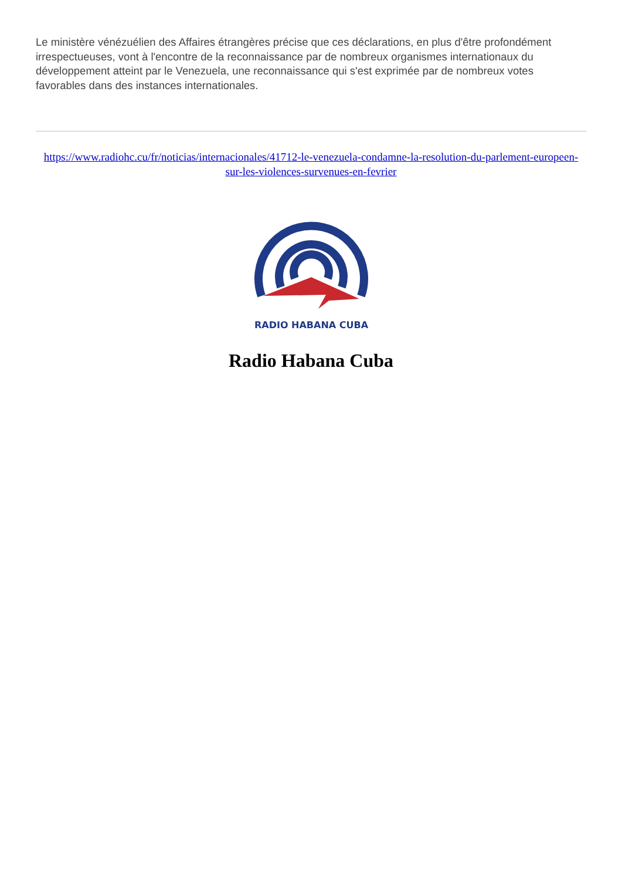Le ministère vénézuélien des Affaires étrangères précise que ces déclarations, en plus d'être profondément irrespectueuses, vont à l'encontre de la reconnaissance par de nombreux organismes internationaux du développement atteint par le Venezuela, une reconnaissance qui s'est exprimée par de nombreux votes favorables dans des instances internationales.
https://www.radiohc.cu/fr/noticias/internacionales/41712-le-venezuela-condamne-la-resolution-du-parlement-europeen-sur-les-violences-survenues-en-fevrier
RADIO HABANA CUBA
Radio Habana Cuba